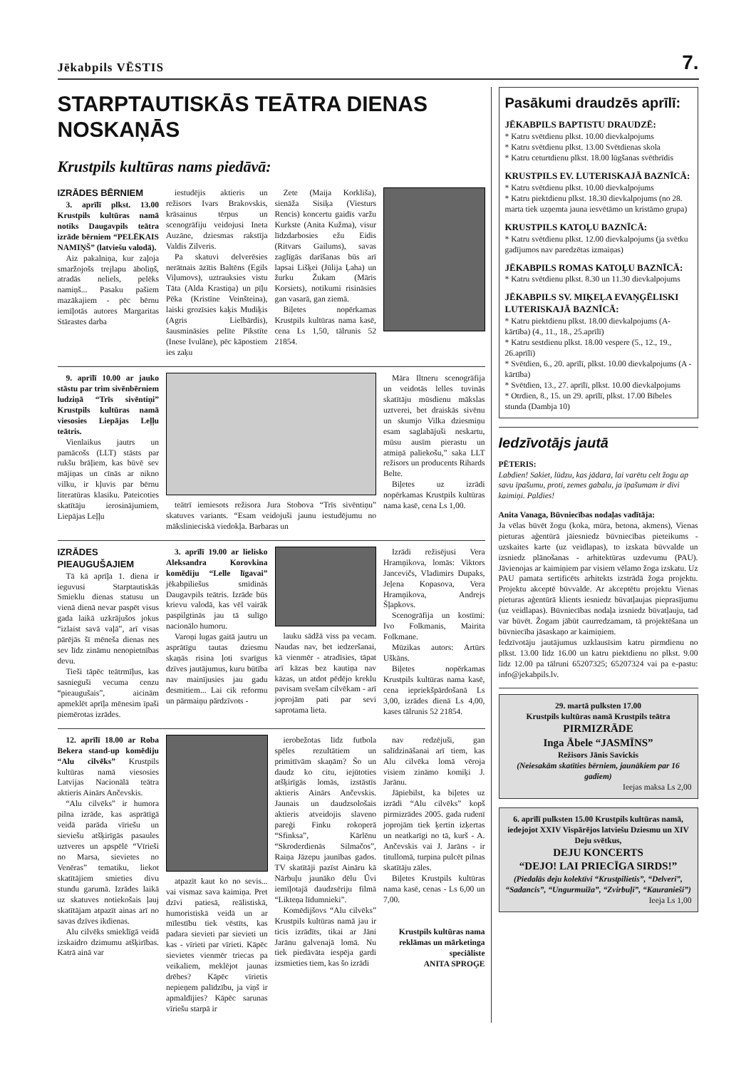Jēkabpils VĒSTIS 7.
STARPTAUTISKĀS TEĀTRA DIENAS NOSKAŅĀS
Krustpils kultūras nams piedāvā:
IZRĀDES BĒRNIEM
3. aprīlī plkst. 13.00 Krustpils kultūras namā notiks Daugavpils teātra izrāde bērniem “PELĒKAIS NAMIŅŠ” (latviešu valodā).
Aiz pakalniņa, kur zaļoja smaržojošs trejlapu āboliņš, atradās neliels, pelēks namiņš... Pasaku pašiem mazākajiem - pēc bērnu iemīļotās autores Margaritas Stārastes darba
iestudējis aktieris un režisors Ivars Brakovskis, krāsainus tērpus un scenogrāfiju veidojusi Ineta Auzāne, dziesmas rakstīja Valdis Zilveris.
Pa skatuvi delverēsies nerātnais āzītis Baltēns (Egils Viļumovs), uztrauksies vistu Tāta (Alda Krastiņa) un pīļu Pēka (Kristīne Veinšteina), laiski grozīsies kaķis Mudiķis (Agris Lielbārdis), šausmināsies pelīte Pīkstīte (Inese Ivulāne), pēc kāpostiem ies zaķu
Zete (Maija Korkliša), sienāža Sisiķa (Viesturs Rencis) koncertu gaidīs varžu Kurkste (Anita Kužma), visur līdzdarbosies ežu Eidis (Ritvars Gailums), savas zaglīgās darīšanas būs arī lapsai Lišķei (Jūlija Ļaha) un žurku Žukam (Māris Korsiets), notikumi risināsies gan vasarā, gan ziemā.
Biļetes nopērkamas Krustpils kultūras nama kasē, cena Ls 1,50, tālrunis 52 21854.
9. aprīlī 10.00 ar jauko stāstu par trim sivēnbērniem ludziņā “Trīs sivēntiņi” Krustpils kultūras namā viesosies Liepājas Leļļu teātris.
Vienlaikus jautrs un pamācošs (LLT) stāsts par rukšu brāļiem, kas būvē sev mājiņas un cīnās ar nikno vilku, ir kļuvis par bērnu literatūras klasiku. Pateicoties skatītāju ierosinājumiem, Liepājas Leļļu
teātrī iemiesots režisora Jura Stobova “Trīs sivēntiņu” skatuves variants. “Esam veidojuši jaunu iestudējumu no mākslinieciskā viedokļa. Barbaras un
Māra Iltneru scenogrāfija un veidotās lelles tuvinās skatītāju mūsdienu mākslas uztverei, bet draiskās sivēnu un skumjo Vilka dziesmiņu esam saglabājuši neskartu, mūsu ausīm pierastu un atmiņā paliekošu,” saka LLT režisors un producents Rihards Belte.
Biļetes uz izrādi nopērkamas Krustpils kultūras nama kasē, cena Ls 1,00.
IZRĀDES PIEAUGUŠAJIEM
Tā kā aprīļa 1. diena ir ieguvusi Starptautiskās Smieklu dienas statusu un vienā dienā nevar paspēt visus gada laikā uzkrājušos jokus “izlaist savā vaļā”, arī visas pārējās šī mēneša dienas nes sev līdz zināmu nenopietnības devu.
Tieši tāpēc teātrmīļus, kas sasnieguši vecuma cenzu “pieaugušais”, aicinām apmeklēt aprīļa mēnesim īpaši piemērotas izrādes.
3. aprīlī 19.00 ar lielisko Aleksandra Korovkina komēdiju “Lelle līgavai” jēkabpiliešus smīdinās Daugavpils teātris. Izrāde būs krievu valodā, kas vēl vairāk paspilgtinās jau tā sulīgo nacionālo humoru.
Varoņi lugas gaitā jautru un asprātīgu tautas dziesmu skaņās risina ļoti svarīgus dzīves jautājumus, kuru būtība nav mainījusies jau gadu desmitiem... Lai cik reformu un pārmaiņu pārdzīvots -
lauku sādžā viss pa vecam. Naudas nav, bet iedzeršanai, kā vienmēr - atradīsies, tāpat arī kāzas bez kautiņa nav kāzas, un atdot pēdējo kreklu pavisam svešam cilvēkam - arī joprojām pati par sevi saprotama lieta.
Izrādi režisējusi Vera Hramņikova, lomās: Viktors Jancevičs, Vladimirs Dupaks, Jeļena Kopasova, Vera Hramņikova, Andrejs Šļapkovs.
Scenogrāfija un kostīmi: Ivo Folkmanis, Mairita Folkmane.
Mūzikas autors: Artūrs Uškāns.
Biļetes nopērkamas Krustpils kultūras nama kasē, cena iepriekšpārdošanā Ls 3,00, izrādes dienā Ls 4,00, kases tālrunis 52 21854.
12. aprīlī 18.00 ar Roba Bekera stand-up komēdiju “Alu cilvēks” Krustpils kultūras namā viesosies Latvijas Nacionālā teātra aktieris Ainārs Ančevskis.
“Alu cilvēks” ir humora pilna izrāde, kas asprātīgā veidā parāda vīriešu un sieviešu atšķirīgās pasaules uztveres un apspēlē “Vīrieši no Marsa, sievietes no Venēras” tematiku, liekot skatītājiem smieties divu stundu garumā. Izrādes laikā uz skatuves notiekošais ļauj skatītājam atpazīt ainas arī no savas dzīves ikdienas.
Alu cilvēks smieklīgā veidā izskaidro dzimumu atšķirības. Katrā ainā var
atpazīt kaut ko no sevis... vai vismaz sava kaimiņa. Pret dzīvi patiesā, reālistiskā, humoristiskā veidā un ar mīlestību tiek vēstīts, kas padara sievieti par sievieti un kas - vīrieti par vīrieti. Kāpēc sievietes vienmēr triecas pa veikaliem, meklējot jaunas drēbes? Kāpēc vīrietis nepieņem palīdzību, ja viņš ir apmaldījies? Kāpēc sarunas vīriešu starpā ir
ierobežotas līdz futbola spēles rezultātiem un primitīvām skaņām? Šo un daudz ko citu, iejūtoties atšķirīgās lomās, izstāstīs aktieris Ainārs Ančevskis. Jaunais un daudzsološais aktieris atveidojis slaveno pareģi Finku rokoperā “Sfinksa”, Kārlēnu “Skroderdienās Silmačos”, Raiņa Jāzepu jaunības gados. TV skatītāji pazīst Aināru kā Nārbuļu jaunāko dēlu Ūvi iemīļotajā daudzsēriju filmā “Likteņa līdumnieki”.
Komēdijšovs “Alu cilvēks” Krustpils kultūras namā jau ir ticis izrādīts, tikai ar Jāni Jarānu galvenajā lomā. Nu tiek piedāvāta iespēja gardi izsmieties tiem, kas šo izrādi
nav redzējuši, gan salīdzināšanai arī tiem, kas Alu cilvēka lomā vēroja visiem zināmo komiķi J. Jarānu.
Jāpiebilst, ka biļetes uz izrādi “Alu cilvēks” kopš pirmizrādes 2005. gada rudenī joprojām tiek ķertin izķertas un neatkarīgi no tā, kurš - A. Ančevskis vai J. Jarāns - ir titullomā, turpina pulcēt pilnas skatītāju zāles.
Biļetes Krustpils kultūras nama kasē, cenas - Ls 6,00 un 7,00.
Krustpils kultūras nama reklāmas un mārketinga speciāliste
ANITA SPROĢE
Pasākumi draudzēs aprīlī:
JĒKABPILS BAPTISTU DRAUDZĒ:
* Katru svētdienu plkst. 10.00 dievkalpojums
* Katru svētdienu plkst. 13.00 Svētdienas skola
* Katru ceturtdienu plkst. 18.00 lūgšanas svētbrīdis
KRUSTPILS EV. LUTERISKAJĀ BAZNĪCĀ:
* Katru svētdienu plkst. 10.00 dievkalpojums
* Katru piektdienu plkst. 18.30 dievkalpojums (no 28. marta tiek uzņemta jauna iesvētāmo un kristāmo grupa)
KRUSTPILS KATOĻU BAZNĪCĀ:
* Katru svētdienu plkst. 12.00 dievkalpojums (ja svētku gadījumos nav paredzētas izmaiņas)
JĒKABPILS ROMAS KATOĻU BAZNĪCĀ:
* Katru svētdienu plkst. 8.30 un 11.30 dievkalpojums
JĒKABPILS SV. MIĶEĻA EVAŅĢĒLISKI LUTERISKAJĀ BAZNĪCĀ:
* Katru piektdienu plkst. 18.00 dievkalpojums (A- kārtība) (4., 11., 18., 25.aprīlī)
* Katru sestdienu plkst. 18.00 vespere (5., 12., 19., 26.aprīlī)
* Svētdien, 6., 20. aprīlī, plkst. 10.00 dievkalpojums (A - kārtība)
* Svētdien, 13., 27. aprīlī, plkst. 10.00 dievkalpojums
* Otrdien, 8., 15. un 29. aprīlī, plkst. 17.00 Bībeles stunda (Dambja 10)
Iedzīvotājs jautā
PĒTERIS:
Labdien! Sakiet, lūdzu, kas jādara, lai varētu celt žogu ap savu īpašumu, proti, zemes gabalu, ja īpašumam ir divi kaimiņi. Paldies!
Anita Vanaga, Būvniecības nodaļas vadītāja:
Ja vēlas būvēt žogu (koka, mūra, betona, akmens), Vienas pieturas aģentūrā jāiesniedz būvniecības pieteikums - uzskaites karte (uz veidlapas), to izskata būvvalde un izsniedz plānošanas - arhitektūras uzdevumu (PAU). Jāvienojas ar kaimiņiem par visiem vēlamo žoga izskatu. Uz PAU pamata sertificēts arhitekts izstrādā žoga projektu. Projektu akceptē būvvalde. Ar akceptētu projektu Vienas pieturas aģentūrā klients iesniedz būvatļaujas pieprasījumu (uz veidlapas). Būvniecības nodaļa izsniedz būvatļauju, tad var būvēt. Žogam jābūt caurredzamam, tā projektēšana un būvniecība jāsaskaņo ar kaimiņiem.
Iedzīvotāju jautājumus uzklausīsim katru pirmdienu no plkst. 13.00 līdz 16.00 un katru piektdienu no plkst. 9.00 līdz 12.00 pa tālruni 65207325; 65207324 vai pa e-pastu: info@jekabpils.lv.
29. martā pulksten 17.00
Krustpils kultūras namā Krustpils teātra
PIRMIZRĀDE
Inga Ābele “JASMĪNS”
Režisors Jānis Savickis
(Neiesakām skatīties bērniem, jaunākiem par 16 gadiem)
Ieejas maksa Ls 2,00
6. aprīlī pulksten 15.00 Krustpils kultūras namā, iedejojot XXIV Vispārējos latviešu Dziesmu un XIV Deju svētkus,
DEJU KONCERTS
“DEJO! LAI PRIECĪGA SIRDS!”
(Piedalās deju kolektīvi “Krustpilietis”, “Delveri”, “Sadancis”, “Ungurmuiža”, “Zvirbuļi”, “Kauranieši”)
Ieeja Ls 1,00